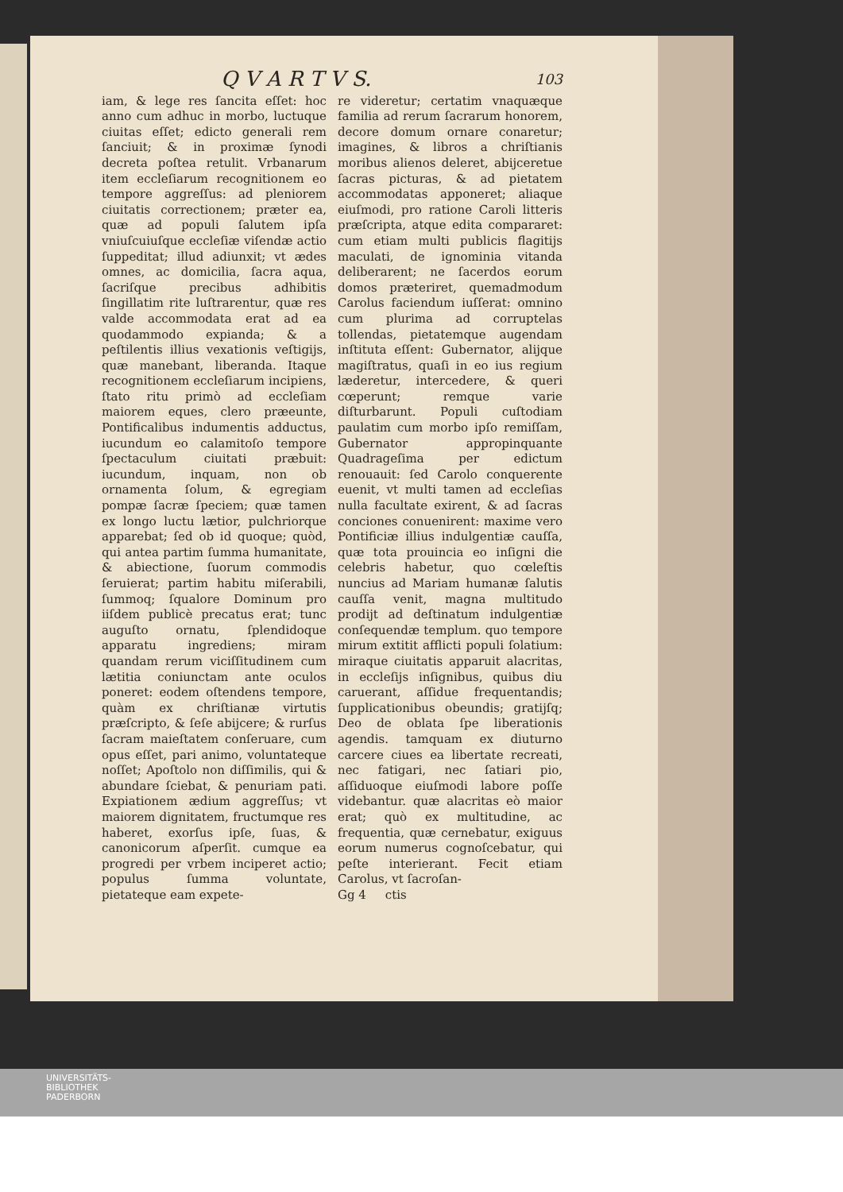Q V A R T V S. 103
iam, & lege res ſancita eſſet: hoc anno cum adhuc in morbo, luctuque ciuitas eſſet; edicto generali rem ſanciuit; & in proximæ ſynodi decreta poſtea retulit. Vrbanarum item eccleſiarum recognitionem eo tempore aggreſſus: ad pleniorem ciuitatis correctionem; præter ea, quæ ad populi ſalutem ipſa vniuſcuiuſque eccleſiæ viſendæ actio ſuppeditat; illud adiunxit; vt ædes omnes, ac domicilia, ſacra aqua, ſacriſque precibus adhibitis ſingillatim rite luſtrarentur, quæ res valde accommodata erat ad ea quodammodo expianda; & a peſtilentis illius vexationis veſtigijs, quæ manebant, liberanda. Itaque recognitionem eccleſiarum incipiens, ſtato ritu primò ad eccleſiam maiorem eques, clero præeunte, Pontificalibus indumentis adductus, iucundum eo calamitoſo tempore ſpectaculum ciuitati præbuit: iucundum, inquam, non ob ornamenta ſolum, & egregiam pompæ ſacræ ſpeciem; quæ tamen ex longo luctu lætior, pulchriorque apparebat; ſed ob id quoque; quòd, qui antea partim ſumma humanitate, & abiectione, ſuorum commodis ſeruierat; partim habitu miſerabili, ſummoq; ſqualore Dominum pro iiſdem publicè precatus erat; tunc auguſto ornatu, ſplendidoque apparatu ingrediens; miram quandam rerum viciſſitudinem cum lætitia coniunctam ante oculos poneret: eodem oſtendens tempore, quàm ex chriſtianæ virtutis præſcripto, & ſeſe abijcere; & rurſus ſacram maieſtatem conſeruare, cum opus eſſet, pari animo, voluntateque noſſet; Apoſtolo non diſſimilis, qui & abundare ſciebat, & penuriam pati. Expiationem ædium aggreſſus; vt maiorem dignitatem, fructumque res haberet, exorſus ipſe, ſuas, & canonicorum aſperſit. cumque ea progredi per vrbem inciperet actio; populus ſumma voluntate, pietateque eam expete-
re videretur; certatim vnaquæque familia ad rerum ſacrarum honorem, decore domum ornare conaretur; imagines, & libros a chriſtianis moribus alienos deleret, abijceretue ſacras picturas, & ad pietatem accommodatas apponeret; aliaque eiuſmodi, pro ratione Caroli litteris præſcripta, atque edita compararet: cum etiam multi publicis flagitijs maculati, de ignominia vitanda deliberarent; ne ſacerdos eorum domos præteriret, quemadmodum Carolus faciendum iuſſerat: omnino cum plurima ad corruptelas tollendas, pietatemque augendam inſtituta eſſent: Gubernator, alijque magiſtratus, quaſi in eo ius regium læderetur, intercedere, & queri cœperunt; remque varie diſturbarunt. Populi cuſtodiam paulatim cum morbo ipſo remiſſam, Gubernator appropinquante Quadrageſima per edictum renouauit: ſed Carolo conquerente euenit, vt multi tamen ad eccleſias nulla facultate exirent, & ad ſacras conciones conuenirent: maxime vero Pontificiæ illius indulgentiæ cauſſa, quæ tota prouincia eo inſigni die celebris habetur, quo cœleſtis nuncius ad Mariam humanæ ſalutis cauſſa venit, magna multitudo prodijt ad deſtinatum indulgentiæ conſequendæ templum. quo tempore mirum extitit afflicti populi ſolatium: miraque ciuitatis apparuit alacritas, in eccleſijs inſignibus, quibus diu caruerant, aſſidue frequentandis; ſupplicationibus obeundis; gratijſq; Deo de oblata ſpe liberationis agendis. tamquam ex diuturno carcere ciues ea libertate recreati, nec fatigari, nec ſatiari pio, aſſiduoque eiuſmodi labore poſſe videbantur. quæ alacritas eò maior erat; quò ex multitudine, ac frequentia, quæ cernebatur, exiguus eorum numerus cognoſcebatur, qui peſte interierant. Fecit etiam Carolus, vt ſacroſan-
Gg 4 ctis
UNIVERSITÄTS-
BIBLIOTHEK
PADERBORN